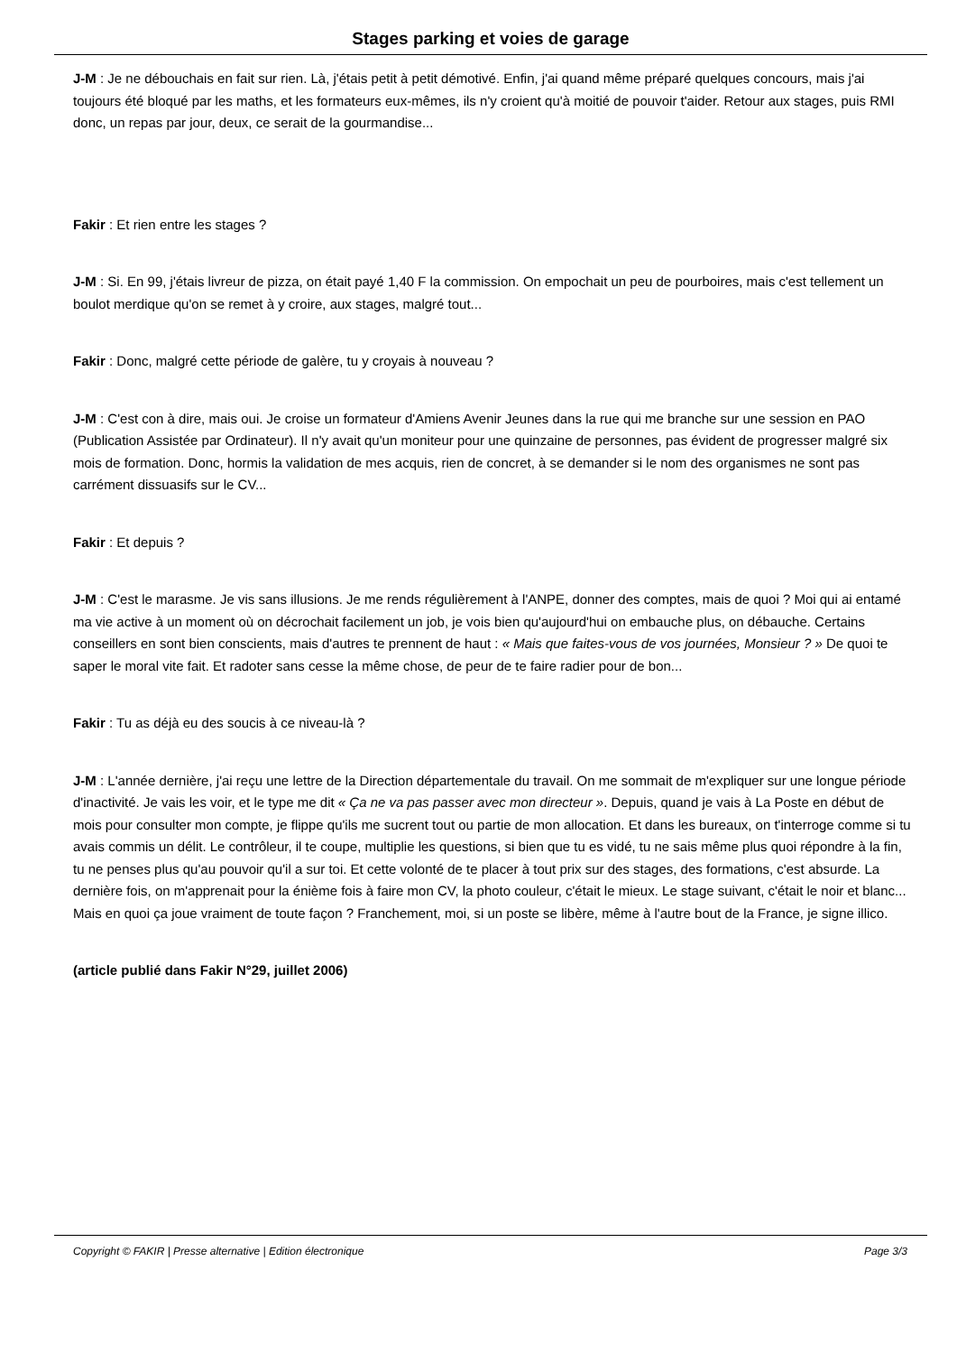Stages parking et voies de garage
J-M : Je ne débouchais en fait sur rien. Là, j'étais petit à petit démotivé. Enfin, j'ai quand même préparé quelques concours, mais j'ai toujours été bloqué par les maths, et les formateurs eux-mêmes, ils n'y croient qu'à moitié de pouvoir t'aider. Retour aux stages, puis RMI donc, un repas par jour, deux, ce serait de la gourmandise...
Fakir : Et rien entre les stages ?
J-M : Si. En 99, j'étais livreur de pizza, on était payé 1,40 F la commission. On empochait un peu de pourboires, mais c'est tellement un boulot merdique qu'on se remet à y croire, aux stages, malgré tout...
Fakir : Donc, malgré cette période de galère, tu y croyais à nouveau ?
J-M : C'est con à dire, mais oui. Je croise un formateur d'Amiens Avenir Jeunes dans la rue qui me branche sur une session en PAO (Publication Assistée par Ordinateur). Il n'y avait qu'un moniteur pour une quinzaine de personnes, pas évident de progresser malgré six mois de formation. Donc, hormis la validation de mes acquis, rien de concret, à se demander si le nom des organismes ne sont pas carrément dissuasifs sur le CV...
Fakir : Et depuis ?
J-M : C'est le marasme. Je vis sans illusions. Je me rends régulièrement à l'ANPE, donner des comptes, mais de quoi ? Moi qui ai entamé ma vie active à un moment où on décrochait facilement un job, je vois bien qu'aujourd'hui on embauche plus, on débauche. Certains conseillers en sont bien conscients, mais d'autres te prennent de haut : « Mais que faites-vous de vos journées, Monsieur ? » De quoi te saper le moral vite fait. Et radoter sans cesse la même chose, de peur de te faire radier pour de bon...
Fakir : Tu as déjà eu des soucis à ce niveau-là ?
J-M : L'année dernière, j'ai reçu une lettre de la Direction départementale du travail. On me sommait de m'expliquer sur une longue période d'inactivité. Je vais les voir, et le type me dit « Ça ne va pas passer avec mon directeur ». Depuis, quand je vais à La Poste en début de mois pour consulter mon compte, je flippe qu'ils me sucrent tout ou partie de mon allocation. Et dans les bureaux, on t'interroge comme si tu avais commis un délit. Le contrôleur, il te coupe, multiplie les questions, si bien que tu es vidé, tu ne sais même plus quoi répondre à la fin, tu ne penses plus qu'au pouvoir qu'il a sur toi. Et cette volonté de te placer à tout prix sur des stages, des formations, c'est absurde. La dernière fois, on m'apprenait pour la énième fois à faire mon CV, la photo couleur, c'était le mieux. Le stage suivant, c'était le noir et blanc... Mais en quoi ça joue vraiment de toute façon ? Franchement, moi, si un poste se libère, même à l'autre bout de la France, je signe illico.
(article publié dans Fakir N°29, juillet 2006)
Copyright © FAKIR | Presse alternative | Edition électronique Page 3/3